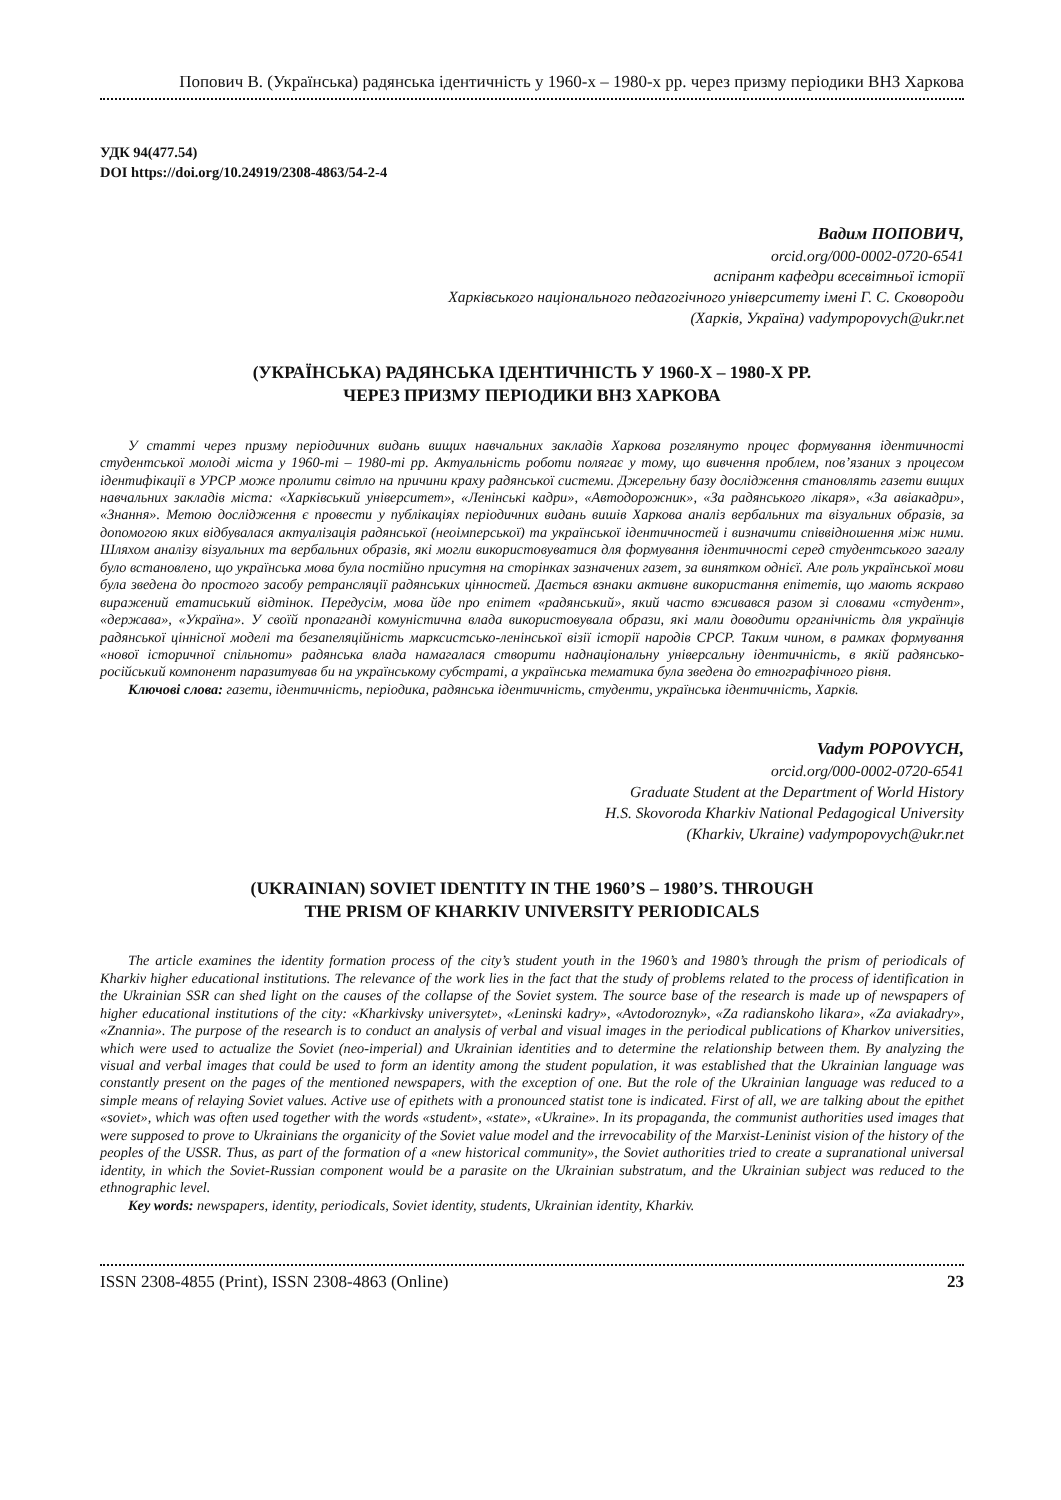Попович В. (Українська) радянська ідентичність у 1960-х – 1980-х рр. через призму періодики ВНЗ Харкова
УДК 94(477.54)
DOI https://doi.org/10.24919/2308-4863/54-2-4
Вадим ПОПОВИЧ,
orcid.org/000-0002-0720-6541
аспірант кафедри всесвітньої історії
Харківського національного педагогічного університету імені Г. С. Сковороди
(Харків, Україна) vadympopovych@ukr.net
(УКРАЇНСЬКА) РАДЯНСЬКА ІДЕНТИЧНІСТЬ У 1960-Х – 1980-Х РР.
ЧЕРЕЗ ПРИЗМУ ПЕРІОДИКИ ВНЗ ХАРКОВА
У статті через призму періодичних видань вищих навчальних закладів Харкова розглянуто процес формування ідентичності студентської молоді міста у 1960-ті – 1980-ті рр. Актуальність роботи полягає у тому, що вивчення проблем, пов’язаних з процесом ідентифікації в УРСР може пролити світло на причини краху радянської системи. Джерельну базу дослідження становлять газети вищих навчальних закладів міста: «Харківський університет», «Ленінські кадри», «Автодорожник», «За радянського лікаря», «За авіакадри», «Знання». Метою дослідження є провести у публікаціях періодичних видань вишів Харкова аналіз вербальних та візуальних образів, за допомогою яких відбувалася актуалізація радянської (неоімперської) та української ідентичностей і визначити співвідношення між ними. Шляхом аналізу візуальних та вербальних образів, які могли використовуватися для формування ідентичності серед студентського загалу було встановлено, що українська мова була постійно присутня на сторінках зазначених газет, за винятком однієї. Але роль української мови була зведена до простого засобу ретрансляції радянських цінностей. Дається взнаки активне використання епітетів, що мають яскраво виражений етатиський відтінок. Передусім, мова йде про епітет «радянський», який часто вживався разом зі словами «студент», «держава», «Україна». У своїй пропаганді комуністична влада використовувала образи, які мали доводити органічність для українців радянської ціннісної моделі та безапеляційність марксистсько-ленінської візії історії народів СРСР. Таким чином, в рамках формування «нової історичної спільноти» радянська влада намагалася створити наднаціональну універсальну ідентичність, в якій радянсько-російський компонент паразитував би на українському субстраті, а українська тематика була зведена до етнографічного рівня.
Ключові слова: газети, ідентичність, періодика, радянська ідентичність, студенти, українська ідентичність, Харків.
Vadym POPOVYCH,
orcid.org/000-0002-0720-6541
Graduate Student at the Department of World History
H.S. Skovoroda Kharkiv National Pedagogical University
(Kharkiv, Ukraine) vadympopovych@ukr.net
(UKRAINIAN) SOVIET IDENTITY IN THE 1960’S – 1980’S. THROUGH
THE PRISM OF KHARKIV UNIVERSITY PERIODICALS
The article examines the identity formation process of the city’s student youth in the 1960’s and 1980’s through the prism of periodicals of Kharkiv higher educational institutions. The relevance of the work lies in the fact that the study of problems related to the process of identification in the Ukrainian SSR can shed light on the causes of the collapse of the Soviet system. The source base of the research is made up of newspapers of higher educational institutions of the city: «Kharkivsky universytet», «Leninski kadry», «Avtodoroznyk», «Za radianskoho likara», «Za aviakadry», «Znannia». The purpose of the research is to conduct an analysis of verbal and visual images in the periodical publications of Kharkov universities, which were used to actualize the Soviet (neo-imperial) and Ukrainian identities and to determine the relationship between them. By analyzing the visual and verbal images that could be used to form an identity among the student population, it was established that the Ukrainian language was constantly present on the pages of the mentioned newspapers, with the exception of one. But the role of the Ukrainian language was reduced to a simple means of relaying Soviet values. Active use of epithets with a pronounced statist tone is indicated. First of all, we are talking about the epithet «soviet», which was often used together with the words «student», «state», «Ukraine». In its propaganda, the communist authorities used images that were supposed to prove to Ukrainians the organicity of the Soviet value model and the irrevocability of the Marxist-Leninist vision of the history of the peoples of the USSR. Thus, as part of the formation of a «new historical community», the Soviet authorities tried to create a supranational universal identity, in which the Soviet-Russian component would be a parasite on the Ukrainian substratum, and the Ukrainian subject was reduced to the ethnographic level.
Key words: newspapers, identity, periodicals, Soviet identity, students, Ukrainian identity, Kharkiv.
ISSN 2308-4855 (Print), ISSN 2308-4863 (Online) 23